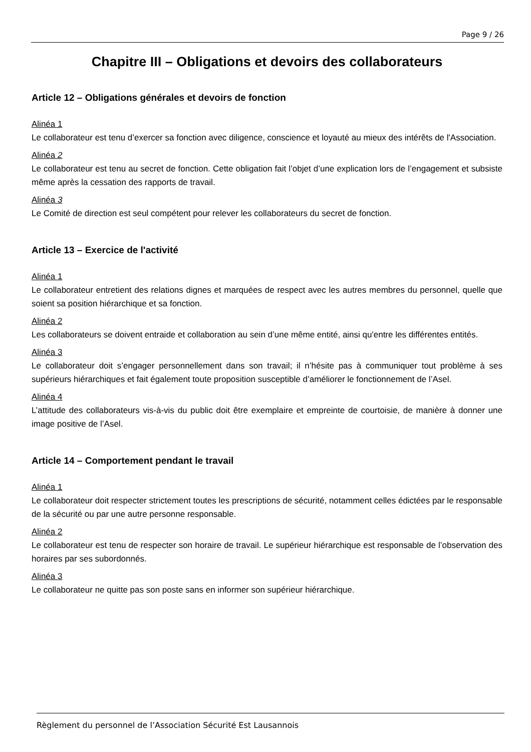Page 9 / 26
Chapitre III – Obligations et devoirs des collaborateurs
Article 12 – Obligations générales et devoirs de fonction
Alinéa 1
Le collaborateur est tenu d’exercer sa fonction avec diligence, conscience et loyauté au mieux des intérêts de l'Association.
Alinéa 2
Le collaborateur est tenu au secret de fonction. Cette obligation fait l’objet d’une explication lors de l’engagement et subsiste même après la cessation des rapports de travail.
Alinéa 3
Le Comité de direction est seul compétent pour relever les collaborateurs du secret de fonction.
Article 13 – Exercice de l'activité
Alinéa 1
Le collaborateur entretient des relations dignes et marquées de respect avec les autres membres du personnel, quelle que soient sa position hiérarchique et sa fonction.
Alinéa 2
Les collaborateurs se doivent entraide et collaboration au sein d’une même entité, ainsi qu'entre les différentes entités.
Alinéa 3
Le collaborateur doit s’engager personnellement dans son travail; il n’hésite pas à communiquer tout problème à ses supérieurs hiérarchiques et fait également toute proposition susceptible d’améliorer le fonctionnement de l’Asel.
Alinéa 4
L’attitude des collaborateurs vis-à-vis du public doit être exemplaire et empreinte de courtoisie, de manière à donner une image positive de l’Asel.
Article 14 – Comportement pendant le travail
Alinéa 1
Le collaborateur doit respecter strictement toutes les prescriptions de sécurité, notamment celles édictées par le responsable de la sécurité ou par une autre personne responsable.
Alinéa 2
Le collaborateur est tenu de respecter son horaire de travail. Le supérieur hiérarchique est responsable de l’observation des horaires par ses subordonnés.
Alinéa 3
Le collaborateur ne quitte pas son poste sans en informer son supérieur hiérarchique.
Règlement du personnel de l’Association Sécurité Est Lausannois